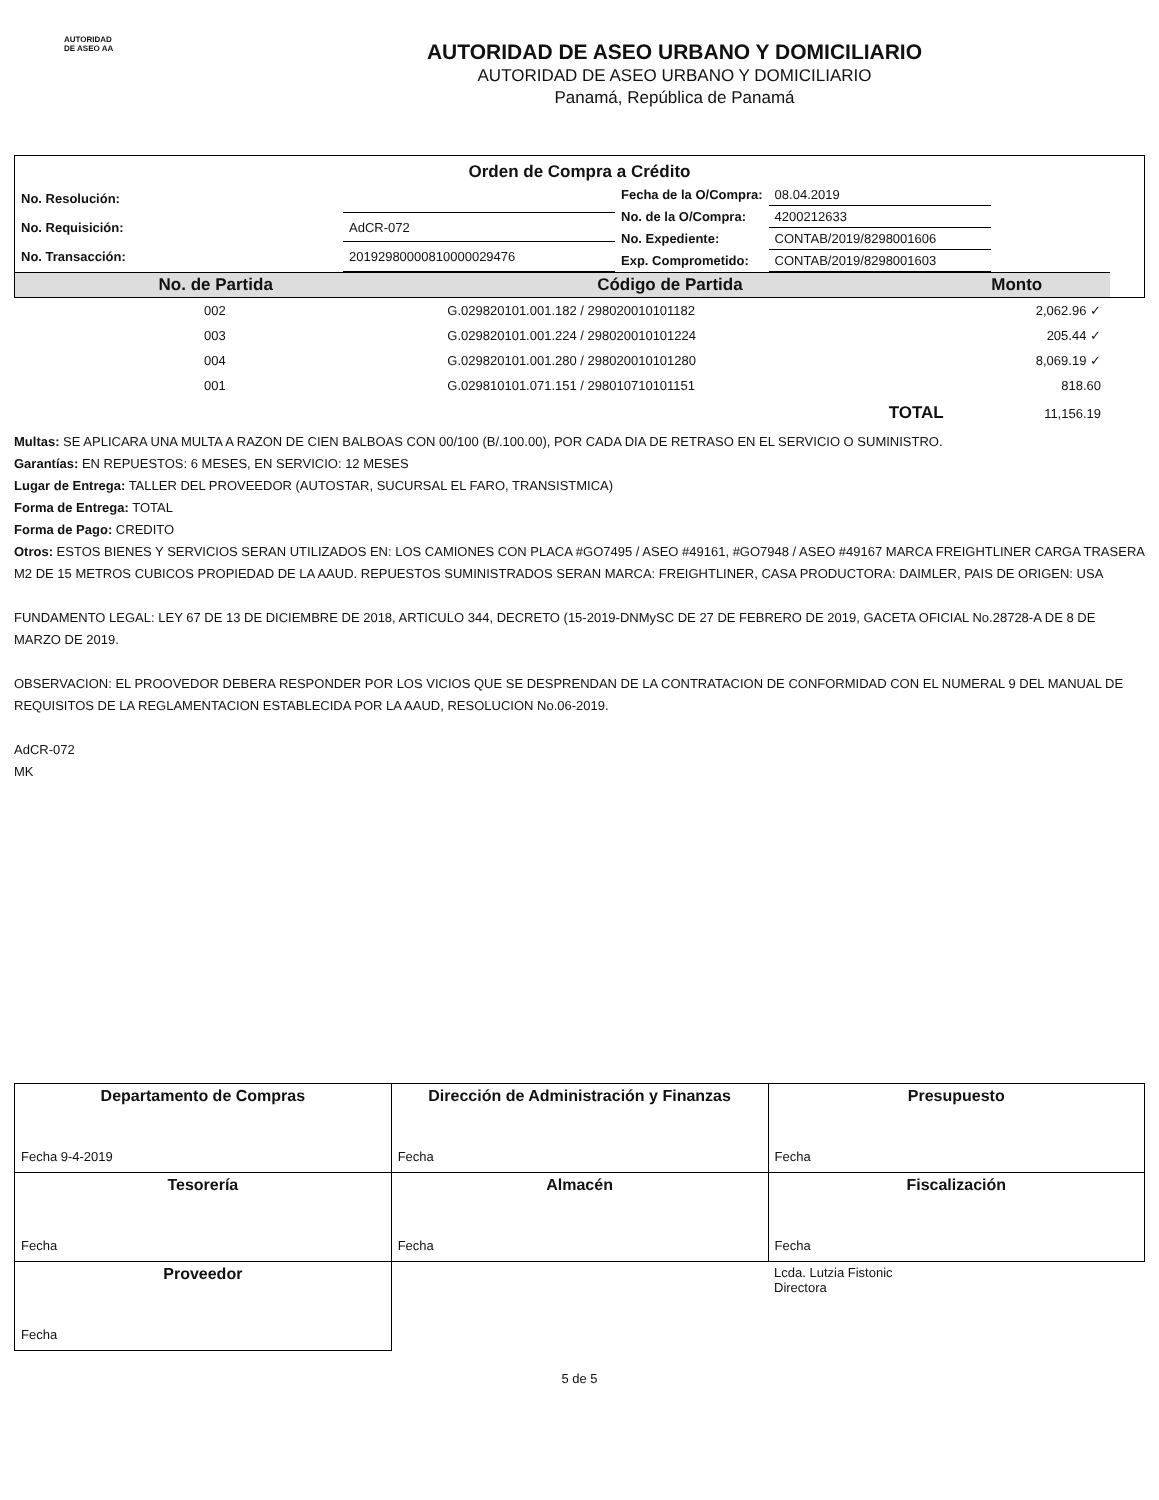AUTORIDAD
DE ASEO AA
AUTORIDAD DE ASEO URBANO Y DOMICILIARIO
AUTORIDAD DE ASEO URBANO Y DOMICILIARIO
Panamá, República de Panamá
Orden de Compra a Crédito
| No. Resolución: | |
| No. Requisición: | AdCR-072 |
| No. Transacción: | 2019298000081000002947 6 |
| Fecha de la O/Compra: | 08.04.2019 |
| No. de la O/Compra: | 4200212633 |
| No. Expediente: | CONTAB/2019/8298001606 |
| Exp. Comprometido: | CONTAB/2019/8298001603 |
| No. de Partida | Código de Partida | Monto |
| --- | --- | --- |
| 002 | G.029820101.001.182 / 298020010101182 | 2,062.96 ✓ |
| 003 | G.029820101.001.224 / 298020010101224 | 205.44 ✓ |
| 004 | G.029820101.001.280 / 298020010101280 | 8,069.19 ✓ |
| 001 | G.029810101.071.151 / 298010710101151 | 818.60 |
| | TOTAL | 11,156.19 |
Multas: SE APLICARA UNA MULTA A RAZON DE CIEN BALBOAS CON 00/100 (B/.100.00), POR CADA DIA DE RETRASO EN EL SERVICIO O SUMINISTRO.
Garantías: EN REPUESTOS: 6 MESES, EN SERVICIO: 12 MESES
Lugar de Entrega: TALLER DEL PROVEEDOR (AUTOSTAR, SUCURSAL EL FARO, TRANSISTMICA)
Forma de Entrega: TOTAL
Forma de Pago: CREDITO
Otros: ESTOS BIENES Y SERVICIOS SERAN UTILIZADOS EN: LOS CAMIONES CON PLACA #GO7495 / ASEO #49161, #GO7948 / ASEO #49167 MARCA FREIGHTLINER CARGA TRASERA M2 DE 15 METROS CUBICOS PROPIEDAD DE LA AAUD. REPUESTOS SUMINISTRADOS SERAN MARCA: FREIGHTLINER, CASA PRODUCTORA: DAIMLER, PAIS DE ORIGEN: USA
FUNDAMENTO LEGAL: LEY 67 DE 13 DE DICIEMBRE DE 2018, ARTICULO 344, DECRETO (15-2019-DNMySC DE 27 DE FEBRERO DE 2019, GACETA OFICIAL No.28728-A DE 8 DE MARZO DE 2019.
OBSERVACION: EL PROOVEDOR DEBERA RESPONDER POR LOS VICIOS QUE SE DESPRENDAN DE LA CONTRATACION DE CONFORMIDAD CON EL NUMERAL 9 DEL MANUAL DE REQUISITOS DE LA REGLAMENTACION ESTABLECIDA POR LA AAUD, RESOLUCION No.06-2019.
AdCR-072
MK
| Departamento de Compras Fecha 9-4-2019 | Dirección de Administración y Finanzas Fecha | Presupuesto Fecha |
| Tesorería Fecha | Almacén Fecha | Fiscalización Fecha |
| Proveedor Fecha | | Lcda. Lutzia Fistonic Directora |
5 de 5